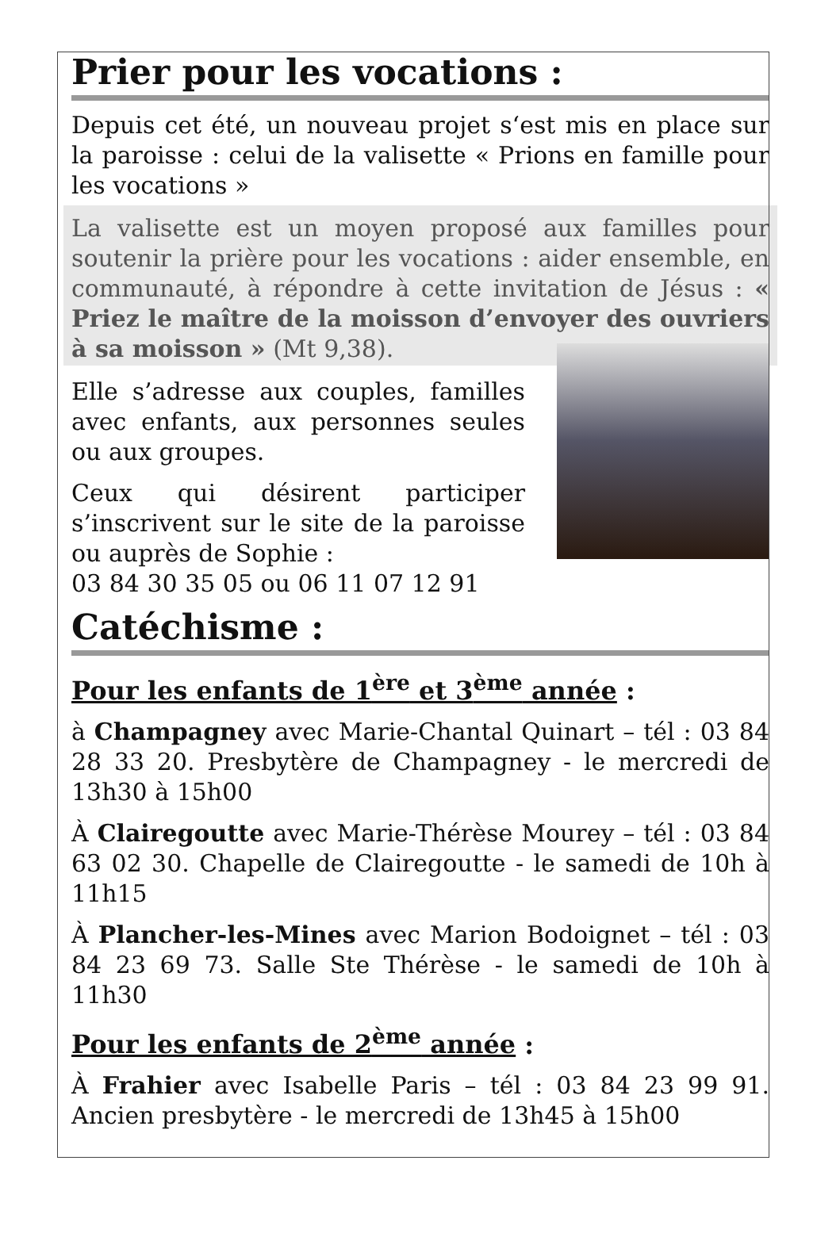Prier pour les vocations :
Depuis cet été, un nouveau projet s‘est mis en place sur la paroisse : celui de la valisette « Prions en famille pour les vocations »
La valisette est un moyen proposé aux familles pour soutenir la prière pour les vocations : aider ensemble, en communauté, à répondre à cette invitation de Jésus : « Priez le maître de la moisson d’envoyer des ouvriers à sa moisson » (Mt 9,38).
Elle s’adresse aux couples, familles avec enfants, aux personnes seules ou aux groupes.
Ceux qui désirent participer s’inscrivent sur le site de la paroisse ou auprès de Sophie :
03 84 30 35 05 ou 06 11 07 12 91
Catéchisme :
Pour les enfants de 1<sup>ère</sup> et 3<sup>ème</sup> année :
à Champagney avec Marie-Chantal Quinart – tél : 03 84 28 33 20. Presbytère de Champagney - le mercredi de 13h30 à 15h00
À Clairegoutte avec Marie-Thérèse Mourey – tél : 03 84 63 02 30. Chapelle de Clairegoutte - le samedi de 10h à 11h15
À Plancher-les-Mines avec Marion Bodoignet – tél : 03 84 23 69 73. Salle Ste Thérèse - le samedi de 10h à 11h30
Pour les enfants de 2<sup>ème</sup> année :
À Frahier avec Isabelle Paris – tél : 03 84 23 99 91. Ancien presbytère - le mercredi de 13h45 à 15h00